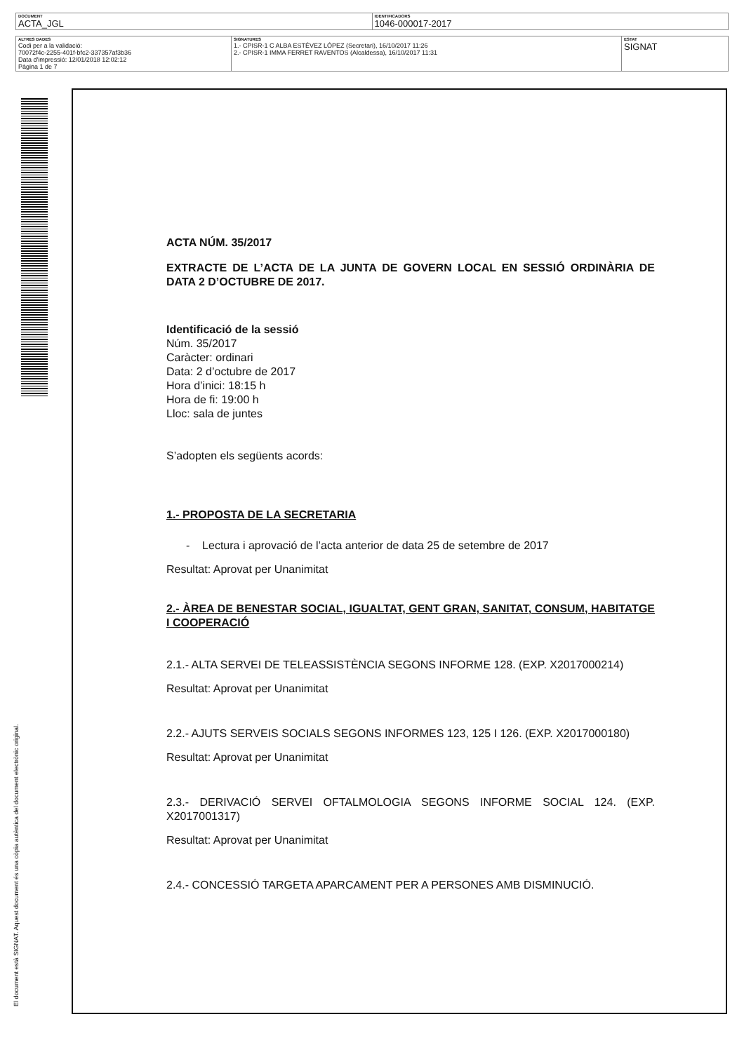| DOCUMENT ACTA_JGL | IDENTIFICADORS 1046-000017-2017 |
| ALTRES DADES Codi per a la validació: 70072f4c-2255-401f-bfc2-337357af3b36 Data d'impressió: 12/01/2018 12:02:12 Pàgina 1 de 7 | SIGNATURES 1.- CPISR-1 C ALBA ESTÉVEZ LÓPEZ (Secretari), 16/10/2017 11:26 2.- CPISR-1 IMMA FERRET RAVENTOS (Alcaldessa), 16/10/2017 11:31 | ESTAT SIGNAT |
El document està SIGNAT. Aquest document és una còpia autèntica del document electrònic original.
ACTA NÚM. 35/2017
EXTRACTE DE L’ACTA DE LA JUNTA DE GOVERN LOCAL EN SESSIÓ ORDINÀRIA DE DATA 2 D’OCTUBRE DE 2017.
Identificació de la sessió
Núm. 35/2017
Caràcter: ordinari
Data: 2 d’octubre de 2017
Hora d’inici: 18:15 h
Hora de fi: 19:00 h
Lloc: sala de juntes
S’adopten els següents acords:
1.- PROPOSTA DE LA SECRETARIA
- Lectura i aprovació de l’acta anterior de data 25 de setembre de 2017
Resultat: Aprovat per Unanimitat
2.- ÀREA DE BENESTAR SOCIAL, IGUALTAT, GENT GRAN, SANITAT, CONSUM, HABITATGE I COOPERACIÓ
2.1.- ALTA SERVEI DE TELEASSISTÈNCIA SEGONS INFORME 128. (EXP. X2017000214)
Resultat: Aprovat per Unanimitat
2.2.- AJUTS SERVEIS SOCIALS SEGONS INFORMES 123, 125 I 126. (EXP. X2017000180)
Resultat: Aprovat per Unanimitat
2.3.- DERIVACIÓ SERVEI OFTALMOLOGIA SEGONS INFORME SOCIAL 124. (EXP. X2017001317)
Resultat: Aprovat per Unanimitat
2.4.- CONCESSIÓ TARGETA APARCAMENT PER A PERSONES AMB DISMINUCIÓ.